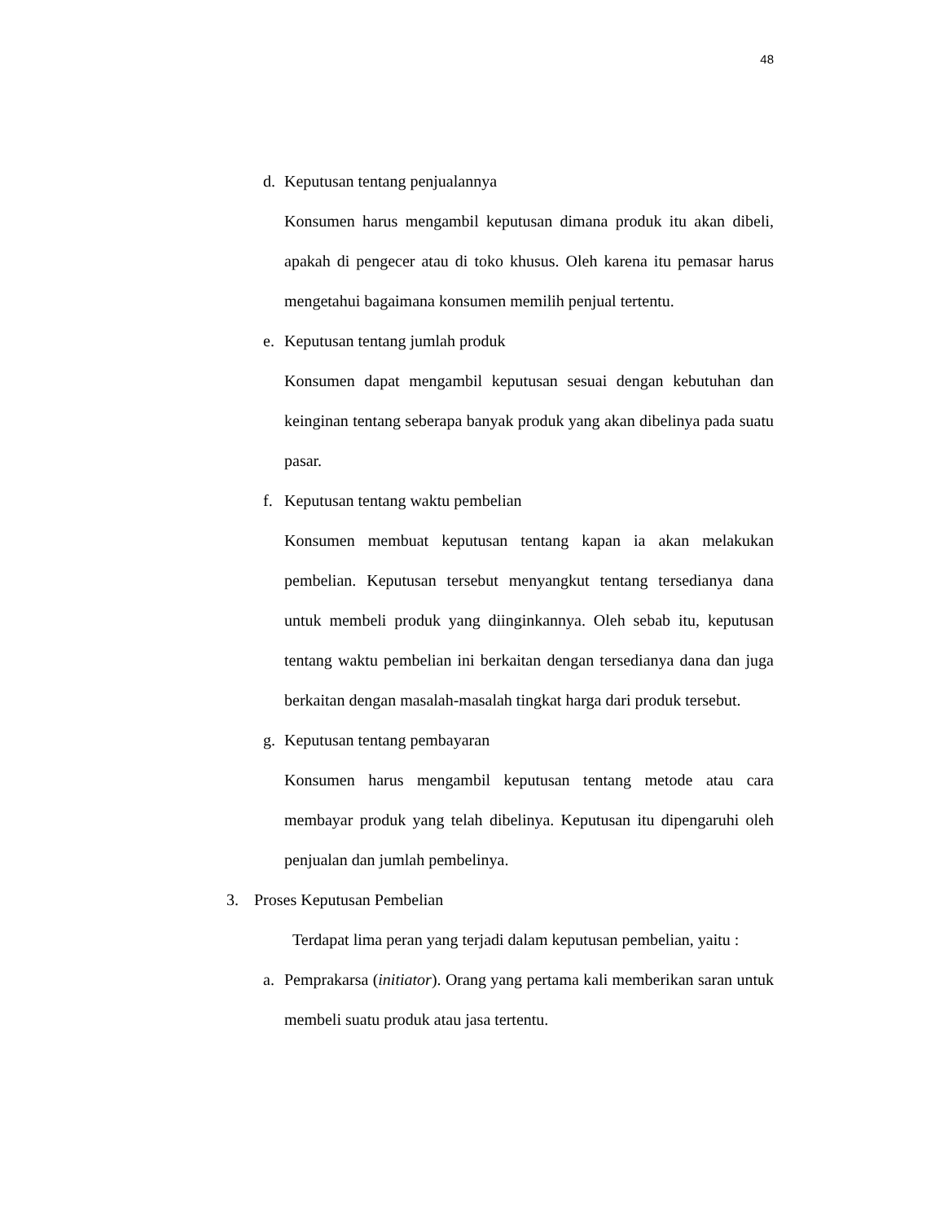48
d. Keputusan tentang penjualannya
Konsumen harus mengambil keputusan dimana produk itu akan dibeli, apakah di pengecer atau di toko khusus. Oleh karena itu pemasar harus mengetahui bagaimana konsumen memilih penjual tertentu.
e. Keputusan tentang jumlah produk
Konsumen dapat mengambil keputusan sesuai dengan kebutuhan dan keinginan tentang seberapa banyak produk yang akan dibelinya pada suatu pasar.
f. Keputusan tentang waktu pembelian
Konsumen membuat keputusan tentang kapan ia akan melakukan pembelian. Keputusan tersebut menyangkut tentang tersedianya dana untuk membeli produk yang diinginkannya. Oleh sebab itu, keputusan tentang waktu pembelian ini berkaitan dengan tersedianya dana dan juga berkaitan dengan masalah-masalah tingkat harga dari produk tersebut.
g. Keputusan tentang pembayaran
Konsumen harus mengambil keputusan tentang metode atau cara membayar produk yang telah dibelinya. Keputusan itu dipengaruhi oleh penjualan dan jumlah pembelinya.
3. Proses Keputusan Pembelian
Terdapat lima peran yang terjadi dalam keputusan pembelian, yaitu :
a. Pemprakarsa (initiator). Orang yang pertama kali memberikan saran untuk membeli suatu produk atau jasa tertentu.